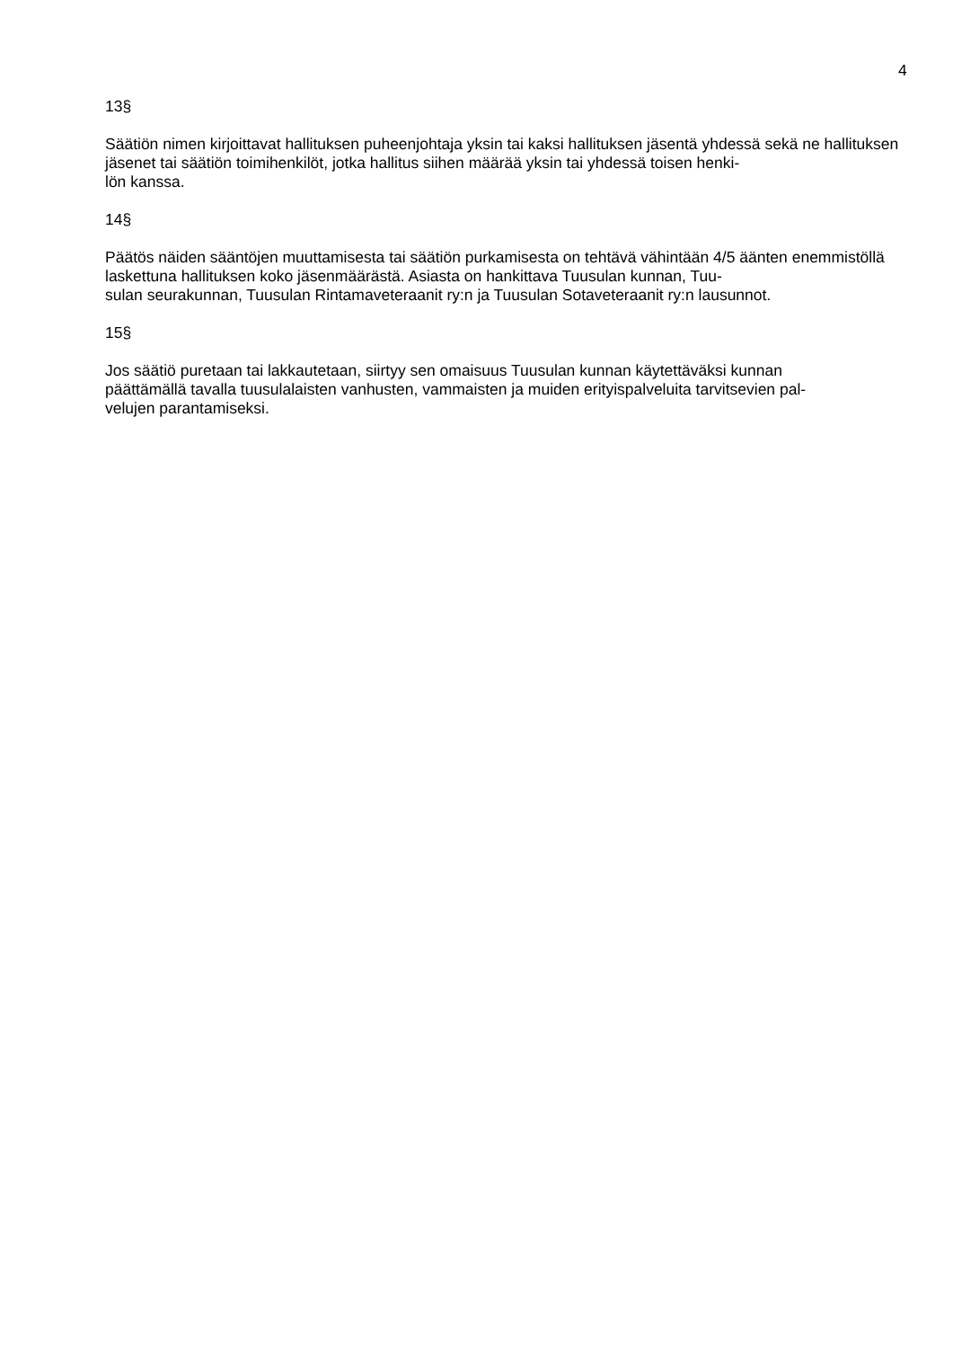4
13§
Säätiön nimen kirjoittavat hallituksen puheenjohtaja yksin tai kaksi hallituksen jäsentä yhdessä sekä ne hallituksen jäsenet tai säätiön toimihenkilöt, jotka hallitus siihen määrää yksin tai yhdessä toisen henki-
lön kanssa.
14§
Päätös näiden sääntöjen muuttamisesta tai säätiön purkamisesta on tehtävä vähintään 4/5 äänten enemmistöllä laskettuna hallituksen koko jäsenmäärästä. Asiasta on hankittava Tuusulan kunnan, Tuu-
sulan seurakunnan, Tuusulan Rintamaveteraanit ry:n ja Tuusulan Sotaveteraanit ry:n lausunnot.
15§
Jos säätiö puretaan tai lakkautetaan, siirtyy sen omaisuus Tuusulan kunnan käytettäväksi kunnan
päättämällä tavalla tuusulalaisten vanhusten, vammaisten ja muiden erityispalveluita tarvitsevien pal-
velujen parantamiseksi.